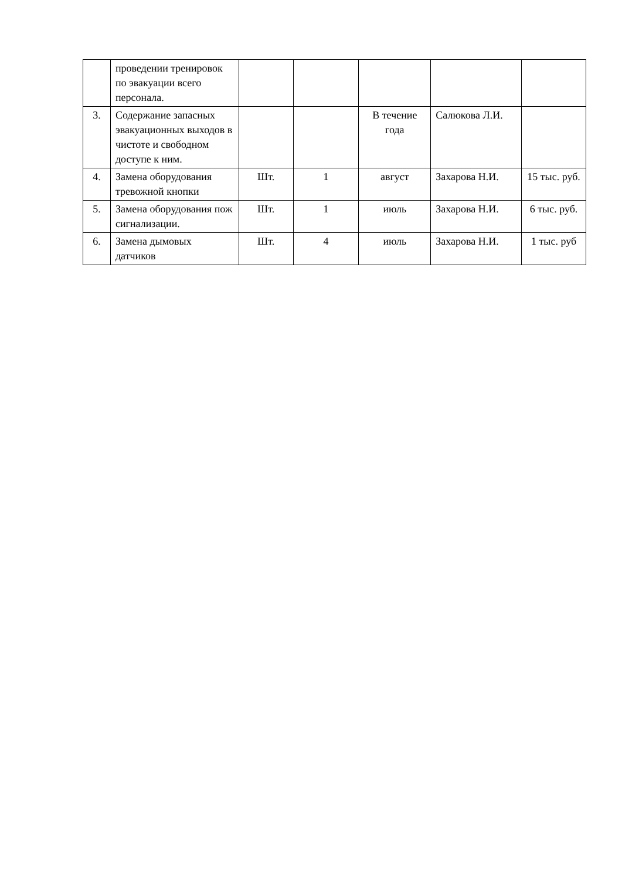| | проведении тренировок по эвакуации всего персонала. | | | | | |
| 3. | Содержание запасных эвакуационных выходов в чистоте и свободном доступе к ним. | | | В течение года | Салюкова Л.И. | |
| 4. | Замена оборудования тревожной кнопки | Шт. | 1 | август | Захарова Н.И. | 15 тыс. руб. |
| 5. | Замена оборудования пож сигнализации. | Шт. | 1 | июль | Захарова Н.И. | 6 тыс. руб. |
| 6. | Замена дымовых датчиков | Шт. | 4 | июль | Захарова Н.И. | 1 тыс. руб |